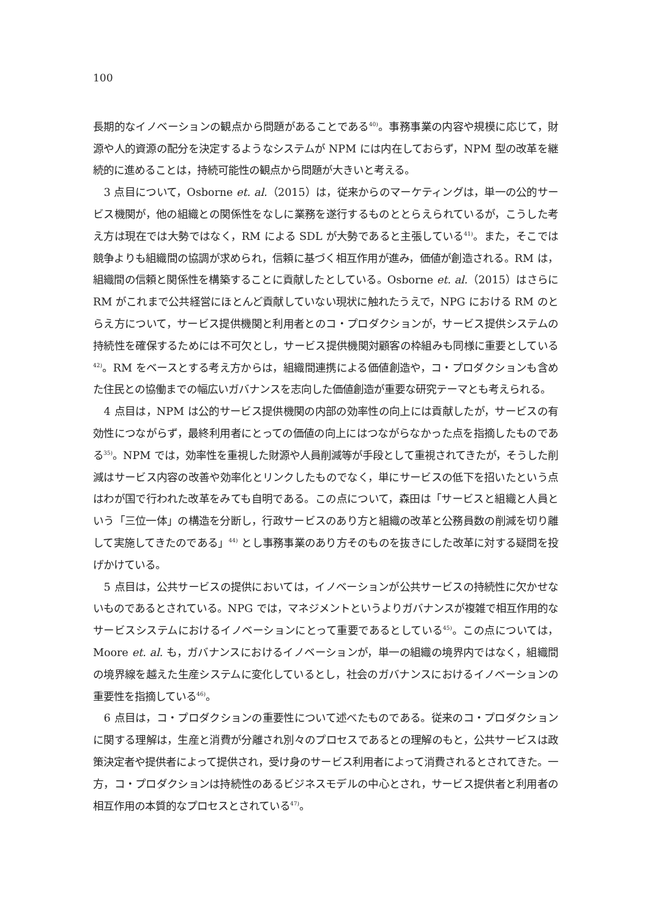100
長期的なイノベーションの観点から問題があることである<sup>40)</sup>。事務事業の内容や規模に応じて，財源や人的資源の配分を決定するようなシステムが NPM には内在しておらず，NPM 型の改革を継続的に進めることは，持続可能性の観点から問題が大きいと考える。
3 点目について，Osborne et. al.（2015）は，従来からのマーケティングは，単一の公的サービス機関が，他の組織との関係性をなしに業務を遂行するものととらえられているが，こうした考え方は現在では大勢ではなく，RM による SDL が大勢であると主張している<sup>41)</sup>。また，そこでは競争よりも組織間の協調が求められ，信頼に基づく相互作用が進み，価値が創造される。RM は，組織間の信頼と関係性を構築することに貢献したとしている。Osborne et. al.（2015）はさらに RM がこれまで公共経営にほとんど貢献していない現状に触れたうえで，NPG における RM のとらえ方について，サービス提供機関と利用者とのコ・プロダクションが，サービス提供システムの持続性を確保するためには不可欠とし，サービス提供機関対顧客の枠組みも同様に重要としている<sup>42)</sup>。RM をベースとする考え方からは，組織間連携による価値創造や，コ・プロダクションも含めた住民との協働までの幅広いガバナンスを志向した価値創造が重要な研究テーマとも考えられる。
4 点目は，NPM は公的サービス提供機関の内部の効率性の向上には貢献したが，サービスの有効性につながらず，最終利用者にとっての価値の向上にはつながらなかった点を指摘したものである<sup>35)</sup>。NPM では，効率性を重視した財源や人員削減等が手段として重視されてきたが，そうした削減はサービス内容の改善や効率化とリンクしたものでなく，単にサービスの低下を招いたという点はわが国で行われた改革をみても自明である。この点について，森田は「サービスと組織と人員という「三位一体」の構造を分断し，行政サービスのあり方と組織の改革と公務員数の削減を切り離して実施してきたのである」<sup>44)</sup> とし事務事業のあり方そのものを抜きにした改革に対する疑問を投げかけている。
5 点目は，公共サービスの提供においては，イノベーションが公共サービスの持続性に欠かせないものであるとされている。NPG では，マネジメントというよりガバナンスが複雑で相互作用的なサービスシステムにおけるイノベーションにとって重要であるとしている<sup>45)</sup>。この点については，Moore et. al. も，ガバナンスにおけるイノベーションが，単一の組織の境界内ではなく，組織間の境界線を越えた生産システムに変化しているとし，社会のガバナンスにおけるイノベーションの重要性を指摘している<sup>46)</sup>。
6 点目は，コ・プロダクションの重要性について述べたものである。従来のコ・プロダクションに関する理解は，生産と消費が分離され別々のプロセスであるとの理解のもと，公共サービスは政策決定者や提供者によって提供され，受け身のサービス利用者によって消費されるとされてきた。一方，コ・プロダクションは持続性のあるビジネスモデルの中心とされ，サービス提供者と利用者の相互作用の本質的なプロセスとされている<sup>47)</sup>。